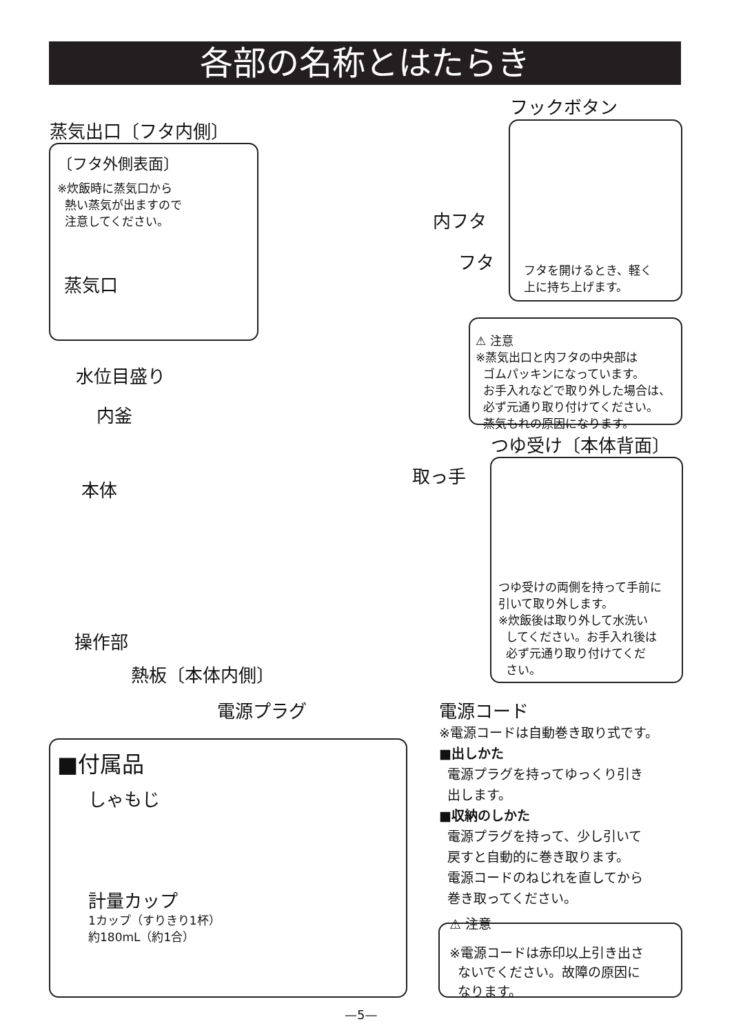各部の名称とはたらき
蒸気出口〔フタ内側〕
フックボタン
〔フタ外側表面〕
※炊飯時に蒸気口から
熱い蒸気が出ますので
注意してください。
蒸気口
フタを開けるとき、軽く
上に持ち上げます。
内フタ
フタ
⚠ 注意
※蒸気出口と内フタの中央部は
ゴムパッキンになっています。
お手入れなどで取り外した場合は、
必ず元通り取り付けてください。
蒸気もれの原因になります。
水位目盛り
内釜
つゆ受け〔本体背面〕
取っ手
本体
つゆ受けの両側を持って手前に
引いて取り外します。
※炊飯後は取り外して水洗い
してください。お手入れ後は
必ず元通り取り付けてくだ
さい。
操作部
熱板〔本体内側〕
電源プラグ
電源コード
※電源コードは自動巻き取り式です。
■出しかた
電源プラグを持ってゆっくり引き
出します。
■収納のしかた
電源プラグを持って、少し引いて
戻すと自動的に巻き取ります。
電源コードのねじれを直してから
巻き取ってください。
⚠ 注意
※電源コードは赤印以上引き出さ
ないでください。故障の原因に
なります。
■付属品
しゃもじ
計量カップ
1カップ（すりきり1杯）
約180mL（約1合）
—5—